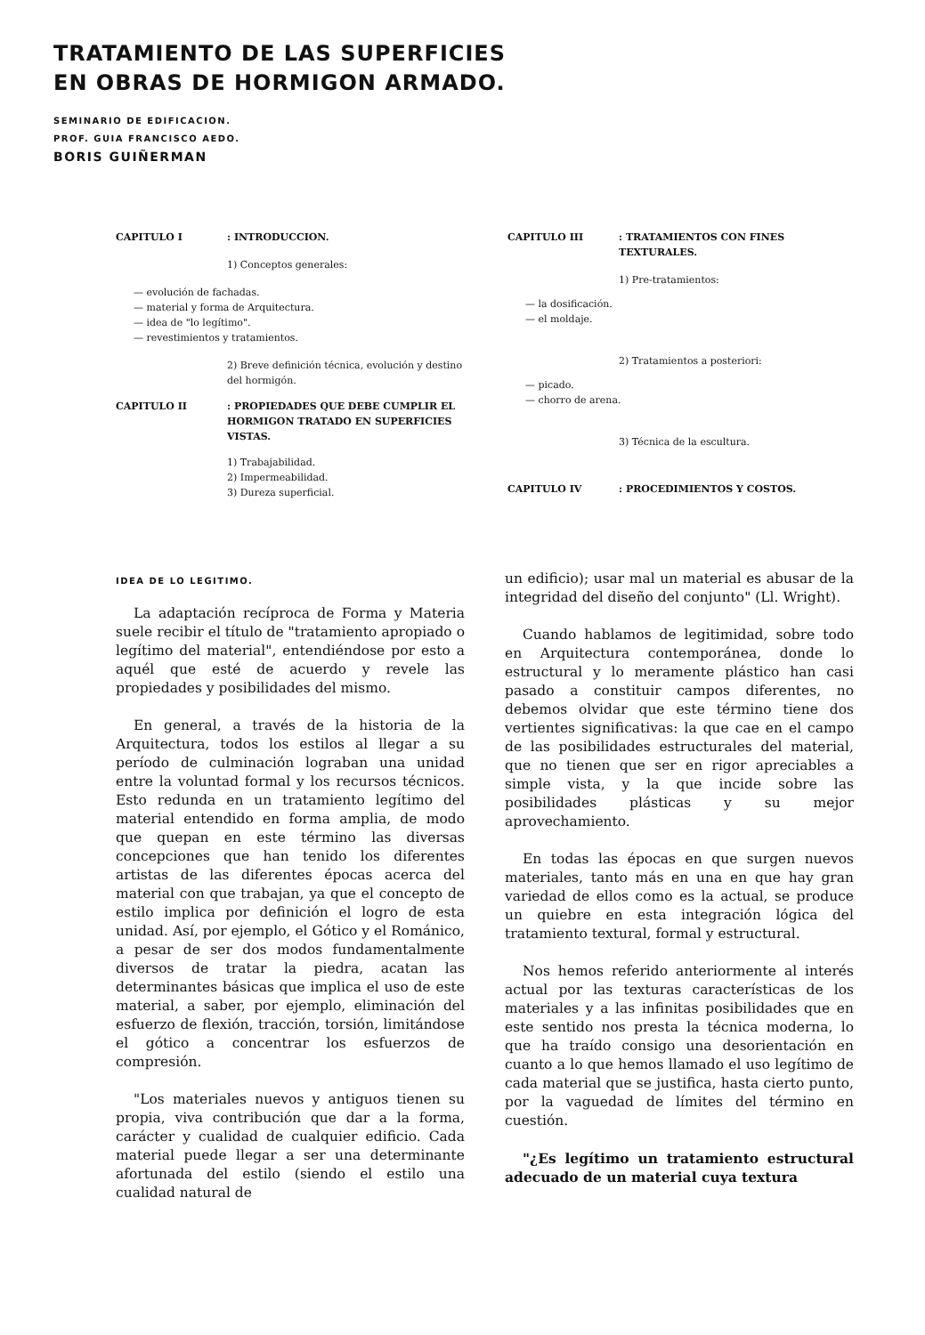TRATAMIENTO DE LAS SUPERFICIES
EN OBRAS DE HORMIGON ARMADO.
SEMINARIO DE EDIFICACION.
PROF. GUIA FRANCISCO AEDO.
BORIS GUIÑERMAN
CAPITULO I: INTRODUCCION.
1) Conceptos generales:
— evolución de fachadas.
— material y forma de Arquitectura.
— idea de "lo legítimo".
— revestimientos y tratamientos.
2) Breve definición técnica, evolución y destino del hormigón.
CAPITULO II: PROPIEDADES QUE DEBE CUMPLIR EL HORMIGON TRATADO EN SUPERFICIES VISTAS.
1) Trabajabilidad.
2) Impermeabilidad.
3) Dureza superficial.
CAPITULO III: TRATAMIENTOS CON FINES TEXTURALES.
1) Pre-tratamientos:
— la dosificación.
— el moldaje.
2) Tratamientos a posteriori:
— picado.
— chorro de arena.
3) Técnica de la escultura.
CAPITULO IV: PROCEDIMIENTOS Y COSTOS.
IDEA DE LO LEGITIMO.
La adaptación recíproca de Forma y Materia suele recibir el título de "tratamiento apropiado o legítimo del material", entendiéndose por esto a aquél que esté de acuerdo y revele las propiedades y posibilidades del mismo.
En general, a través de la historia de la Arquitectura, todos los estilos al llegar a su período de culminación lograban una unidad entre la voluntad formal y los recursos técnicos. Esto redunda en un tratamiento legítimo del material entendido en forma amplia, de modo que quepan en este término las diversas concepciones que han tenido los diferentes artistas de las diferentes épocas acerca del material con que trabajan, ya que el concepto de estilo implica por definición el logro de esta unidad. Así, por ejemplo, el Gótico y el Románico, a pesar de ser dos modos fundamentalmente diversos de tratar la piedra, acatan las determinantes básicas que implica el uso de este material, a saber, por ejemplo, eliminación del esfuerzo de flexión, tracción, torsión, limitándose el gótico a concentrar los esfuerzos de compresión.
"Los materiales nuevos y antiguos tienen su propia, viva contribución que dar a la forma, carácter y cualidad de cualquier edificio. Cada material puede llegar a ser una determinante afortunada del estilo (siendo el estilo una cualidad natural de
un edificio); usar mal un material es abusar de la integridad del diseño del conjunto" (Ll. Wright).
Cuando hablamos de legitimidad, sobre todo en Arquitectura contemporánea, donde lo estructural y lo meramente plástico han casi pasado a constituir campos diferentes, no debemos olvidar que este término tiene dos vertientes significativas: la que cae en el campo de las posibilidades estructurales del material, que no tienen que ser en rigor apreciables a simple vista, y la que incide sobre las posibilidades plásticas y su mejor aprovechamiento.
En todas las épocas en que surgen nuevos materiales, tanto más en una en que hay gran variedad de ellos como es la actual, se produce un quiebre en esta integración lógica del tratamiento textural, formal y estructural.
Nos hemos referido anteriormente al interés actual por las texturas características de los materiales y a las infinitas posibilidades que en este sentido nos presta la técnica moderna, lo que ha traído consigo una desorientación en cuanto a lo que hemos llamado el uso legítimo de cada material que se justifica, hasta cierto punto, por la vaguedad de límites del término en cuestión.
"¿Es legítimo un tratamiento estructural adecuado de un material cuya textura